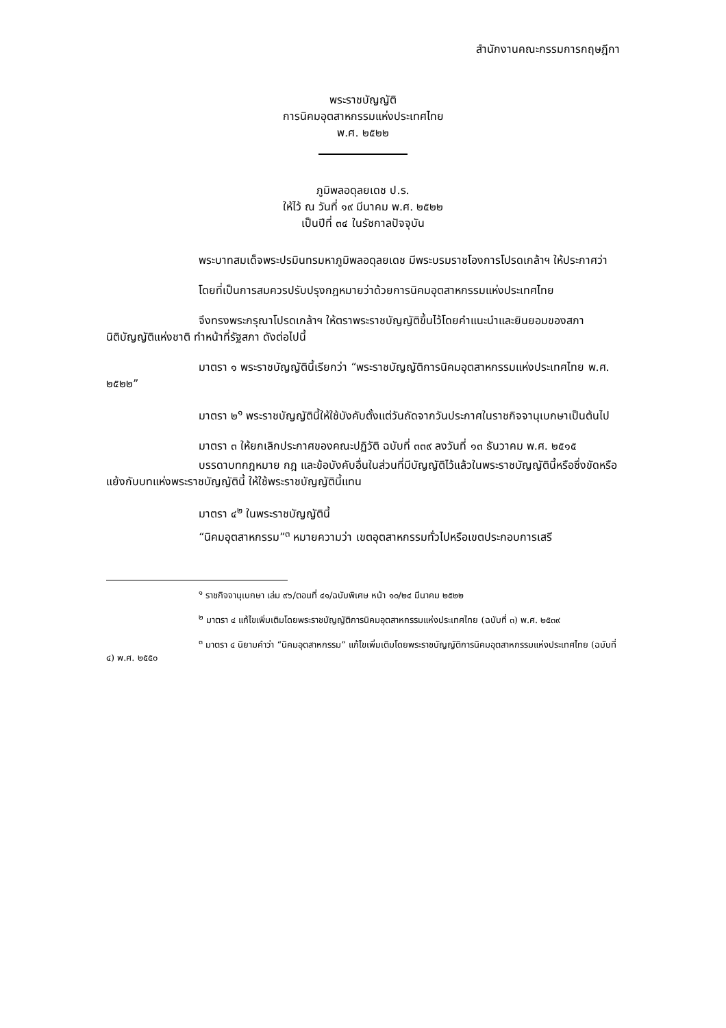สำนักงานคณะกรรมการกฤษฎีกา
พระราชบัญญัติ
การนิคมอุตสาหกรรมแห่งประเทศไทย
พ.ศ. ๒๕๒๒
ภูมิพลอดุลยเดช ป.ร.
ให้ไว้ ณ วันที่ ๑๙ มีนาคม พ.ศ. ๒๕๒๒
เป็นปีที่ ๓๔ ในรัชกาลปัจจุบัน
พระบาทสมเด็จพระปรมินทรมหาภูมิพลอดุลยเดช มีพระบรมราชโองการโปรดเกล้าฯ ให้ประกาศว่า
โดยที่เป็นการสมควรปรับปรุงกฎหมายว่าด้วยการนิคมอุตสาหกรรมแห่งประเทศไทย
จึงทรงพระกรุณาโปรดเกล้าฯ ให้ตราพระราชบัญญัติขึ้นไว้โดยคำแนะนำและยินยอมของสภานิติบัญญัติแห่งชาติ ทำหน้าที่รัฐสภา ดังต่อไปนี้
มาตรา ๑ พระราชบัญญัตินี้เรียกว่า “พระราชบัญญัติการนิคมอุตสาหกรรมแห่งประเทศไทย พ.ศ. ๒๕๒๒”
มาตรา ๒<sup>๑</sup> พระราชบัญญัตินี้ให้ใช้บังคับตั้งแต่วันถัดจากวันประกาศในราชกิจจานุเบกษาเป็นต้นไป
มาตรา ๓ ให้ยกเลิกประกาศของคณะปฏิวัติ ฉบับที่ ๓๓๙ ลงวันที่ ๑๓ ธันวาคม พ.ศ. ๒๕๑๕
บรรดาบทกฎหมาย กฎ และข้อบังคับอื่นในส่วนที่มีบัญญัติไว้แล้วในพระราชบัญญัตินี้หรือซึ่งขัดหรือแย้งกับบทแห่งพระราชบัญญัตินี้ ให้ใช้พระราชบัญญัตินี้แทน
มาตรา ๔<sup>๒</sup> ในพระราชบัญญัตินี้
“นิคมอุตสาหกรรม”<sup>๓</sup> หมายความว่า เขตอุตสาหกรรมทั่วไปหรือเขตประกอบการเสรี
<sup>๑</sup> ราชกิจจานุเบกษา เล่ม ๙๖/ตอนที่ ๔๑/ฉบับพิเศษ หน้า ๑๐/๒๔ มีนาคม ๒๕๒๒
<sup>๒</sup> มาตรา ๔ แก้ไขเพิ่มเติมโดยพระราชบัญญัติการนิคมอุตสาหกรรมแห่งประเทศไทย (ฉบับที่ ๓) พ.ศ. ๒๕๓๙
<sup>๓</sup> มาตรา ๔ นิยามคำว่า “นิคมอุตสาหกรรม” แก้ไขเพิ่มเติมโดยพระราชบัญญัติการนิคมอุตสาหกรรมแห่งประเทศไทย (ฉบับที่ ๔) พ.ศ. ๒๕๕๐